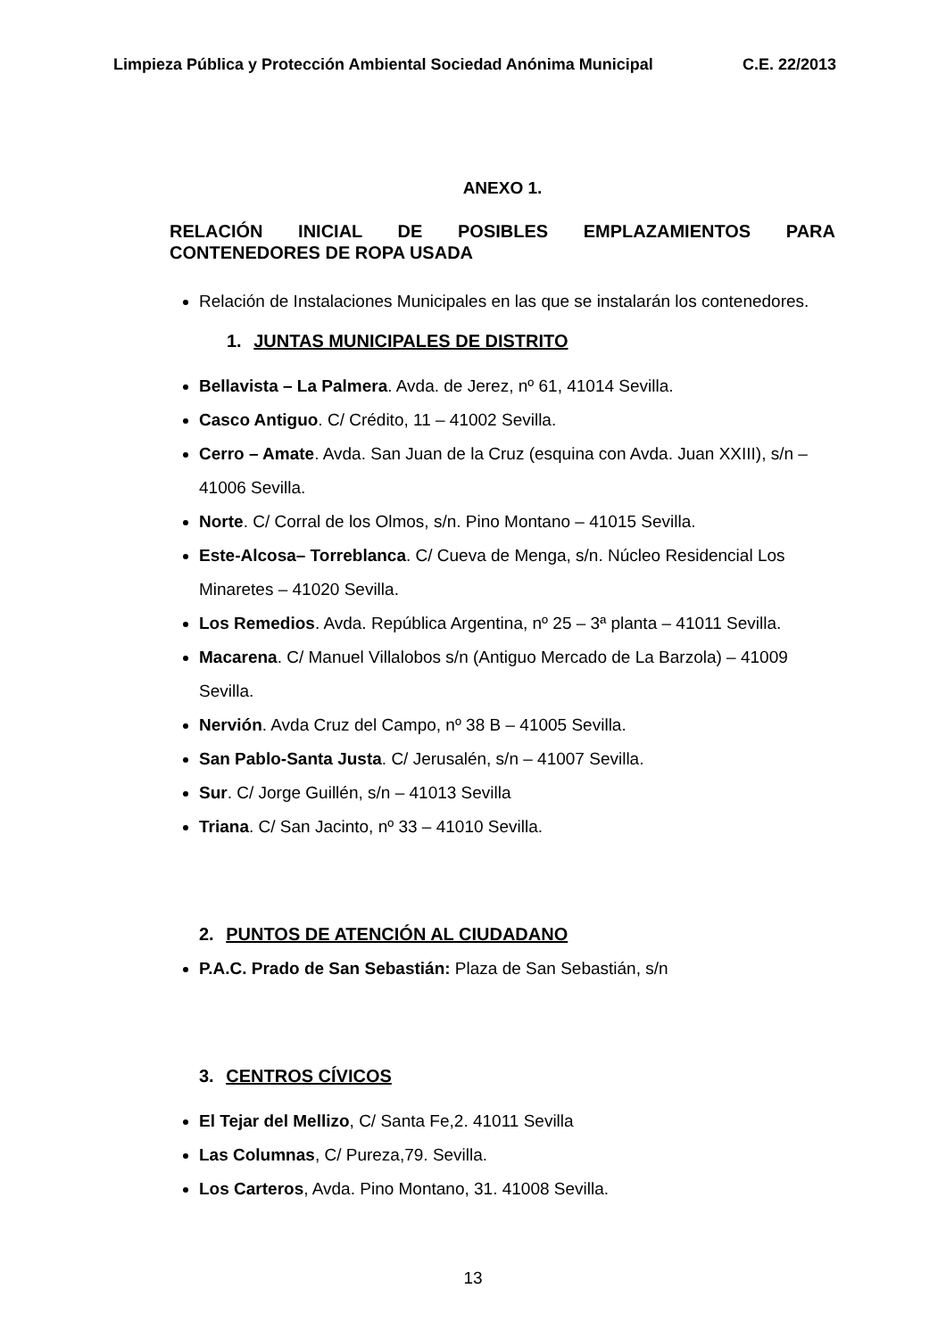Limpieza Pública y Protección Ambiental Sociedad Anónima Municipal C.E. 22/2013
ANEXO 1.
RELACIÓN INICIAL DE POSIBLES EMPLAZAMIENTOS PARA
CONTENEDORES DE ROPA USADA
Relación de Instalaciones Municipales en las que se instalarán los contenedores.
1. JUNTAS MUNICIPALES DE DISTRITO
Bellavista – La Palmera. Avda. de Jerez, nº 61, 41014 Sevilla.
Casco Antiguo. C/ Crédito, 11 – 41002 Sevilla.
Cerro – Amate. Avda. San Juan de la Cruz (esquina con Avda. Juan XXIII), s/n – 41006 Sevilla.
Norte. C/ Corral de los Olmos, s/n. Pino Montano – 41015 Sevilla.
Este-Alcosa– Torreblanca. C/ Cueva de Menga, s/n. Núcleo Residencial Los Minaretes – 41020 Sevilla.
Los Remedios. Avda. República Argentina, nº 25 – 3ª planta – 41011 Sevilla.
Macarena. C/ Manuel Villalobos s/n (Antiguo Mercado de La Barzola) – 41009 Sevilla.
Nervión. Avda Cruz del Campo, nº 38 B – 41005 Sevilla.
San Pablo-Santa Justa. C/ Jerusalén, s/n – 41007 Sevilla.
Sur. C/ Jorge Guillén, s/n – 41013 Sevilla
Triana. C/ San Jacinto, nº 33 – 41010 Sevilla.
2. PUNTOS DE ATENCIÓN AL CIUDADANO
P.A.C. Prado de San Sebastián: Plaza de San Sebastián, s/n
3. CENTROS CÍVICOS
El Tejar del Mellizo, C/ Santa Fe,2. 41011 Sevilla
Las Columnas, C/ Pureza,79. Sevilla.
Los Carteros, Avda. Pino Montano, 31. 41008 Sevilla.
13